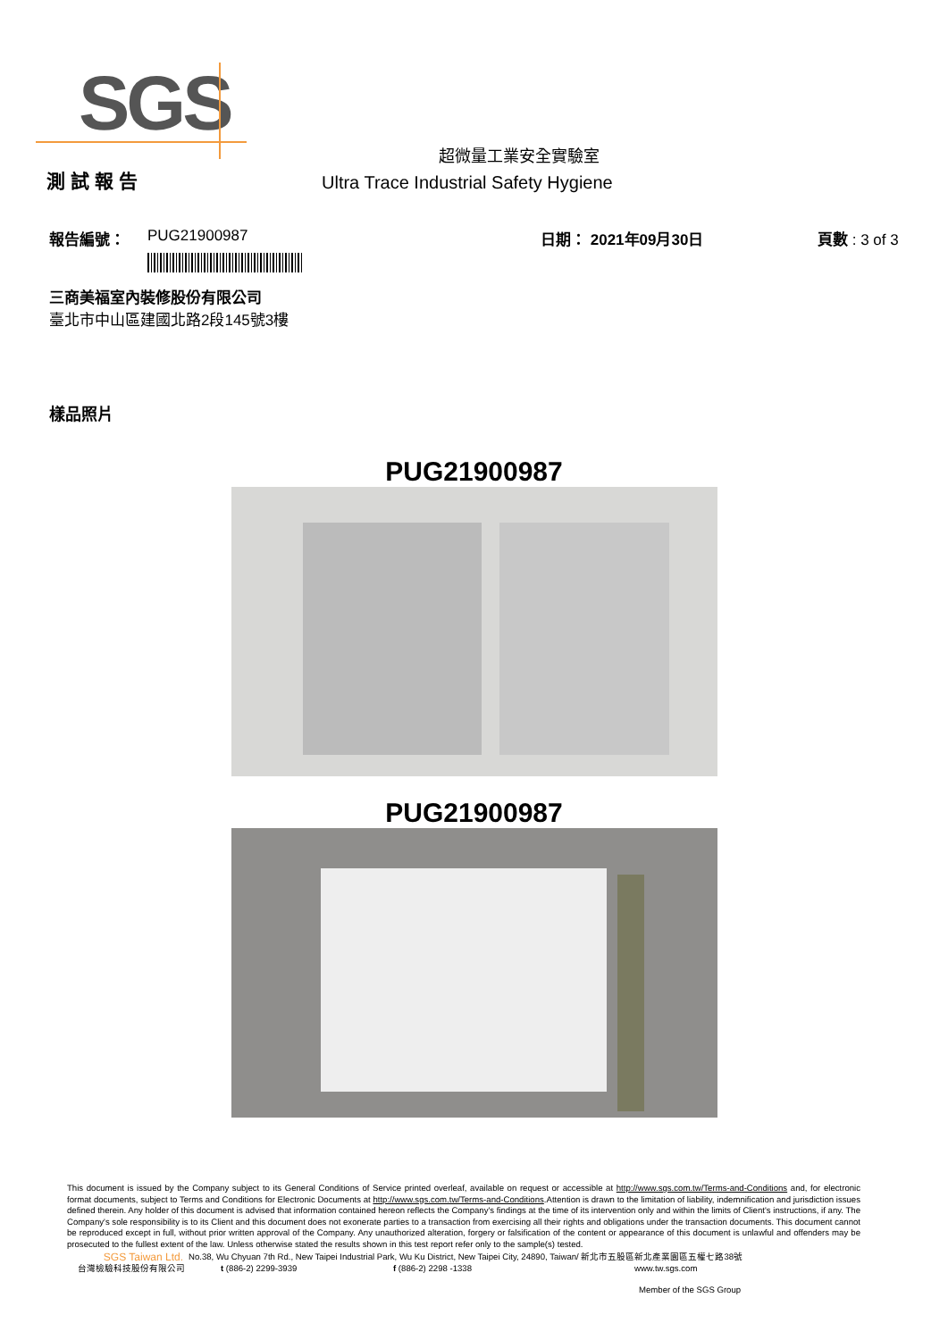SGS
超微量工業安全實驗室
測 試 報 告
Ultra Trace Industrial Safety Hygiene
報告編號： PUG21900987 日期： 2021年09月30日 頁數 : 3 of 3
三商美福室內裝修股份有限公司
臺北市中山區建國北路2段145號3樓
樣品照片
PUG21900987
PUG21900987
This document is issued by the Company subject to its General Conditions of Service printed overleaf, available on request or accessible at http://www.sgs.com.tw/Terms-and-Conditions and, for electronic format documents, subject to Terms and Conditions for Electronic Documents at http://www.sgs.com.tw/Terms-and-Conditions.Attention is drawn to the limitation of liability, indemnification and jurisdiction issues defined therein. Any holder of this document is advised that information contained hereon reflects the Company's findings at the time of its intervention only and within the limits of Client's instructions, if any. The Company's sole responsibility is to its Client and this document does not exonerate parties to a transaction from exercising all their rights and obligations under the transaction documents. This document cannot be reproduced except in full, without prior written approval of the Company. Any unauthorized alteration, forgery or falsification of the content or appearance of this document is unlawful and offenders may be prosecuted to the fullest extent of the law. Unless otherwise stated the results shown in this test report refer only to the sample(s) tested.
SGS Taiwan Ltd. No.38, Wu Chyuan 7th Rd., New Taipei Industrial Park, Wu Ku District, New Taipei City, 24890, Taiwan/ 新北市五股區新北產業園區五權七路38號
台灣檢驗科技股份有限公司 t (886-2) 2299-3939 f (886-2) 2298 -1338 www.tw.sgs.com
Member of the SGS Group